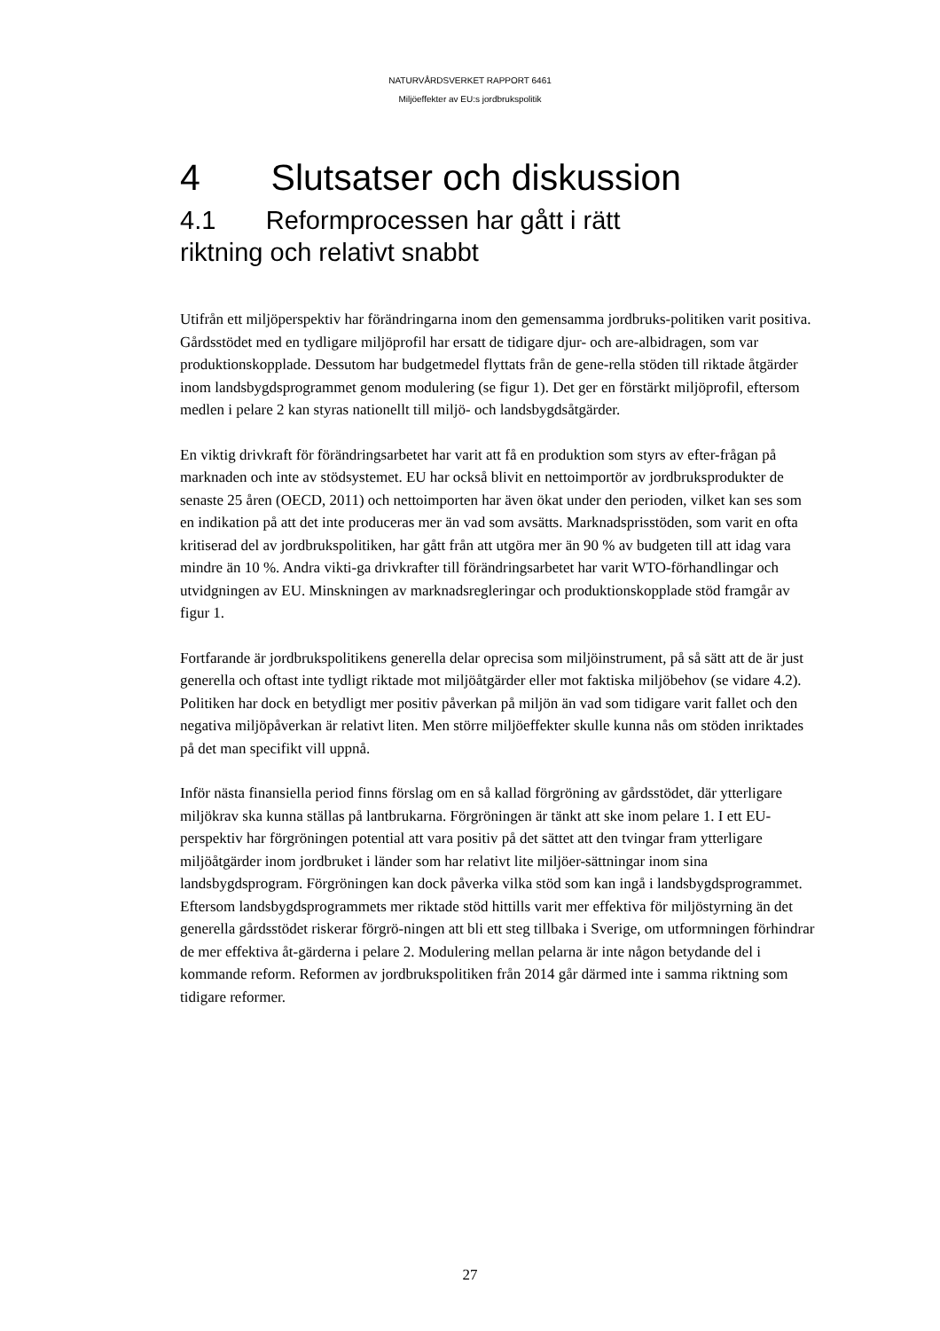NATURVÅRDSVERKET RAPPORT 6461
Miljöeffekter av EU:s jordbrukspolitik
4 Slutsatser och diskussion
4.1 Reformprocessen har gått i rätt
riktning och relativt snabbt
Utifrån ett miljöperspektiv har förändringarna inom den gemensamma jordbruks-politiken varit positiva. Gårdsstödet med en tydligare miljöprofil har ersatt de tidigare djur- och are-albidragen, som var produktionskopplade. Dessutom har budgetmedel flyttats från de gene-rella stöden till riktade åtgärder inom landsbygdsprogrammet genom modulering (se figur 1). Det ger en förstärkt miljöprofil, eftersom medlen i pelare 2 kan styras nationellt till miljö- och landsbygdsåtgärder.
En viktig drivkraft för förändringsarbetet har varit att få en produktion som styrs av efter-frågan på marknaden och inte av stödsystemet. EU har också blivit en nettoimportör av jordbruksprodukter de senaste 25 åren (OECD, 2011) och nettoimporten har även ökat under den perioden, vilket kan ses som en indikation på att det inte produceras mer än vad som avsätts. Marknadsprisstöden, som varit en ofta kritiserad del av jordbrukspolitiken, har gått från att utgöra mer än 90 % av budgeten till att idag vara mindre än 10 %. Andra vikti-ga drivkrafter till förändringsarbetet har varit WTO-förhandlingar och utvidgningen av EU. Minskningen av marknadsregleringar och produktionskopplade stöd framgår av figur 1.
Fortfarande är jordbrukspolitikens generella delar oprecisa som miljöinstrument, på så sätt att de är just generella och oftast inte tydligt riktade mot miljöåtgärder eller mot faktiska miljöbehov (se vidare 4.2). Politiken har dock en betydligt mer positiv påverkan på miljön än vad som tidigare varit fallet och den negativa miljöpåverkan är relativt liten. Men större miljöeffekter skulle kunna nås om stöden inriktades på det man specifikt vill uppnå.
Inför nästa finansiella period finns förslag om en så kallad förgröning av gårdsstödet, där ytterligare miljökrav ska kunna ställas på lantbrukarna. Förgröningen är tänkt att ske inom pelare 1. I ett EU-perspektiv har förgröningen potential att vara positiv på det sättet att den tvingar fram ytterligare miljöåtgärder inom jordbruket i länder som har relativt lite miljöer-sättningar inom sina landsbygdsprogram. Förgröningen kan dock påverka vilka stöd som kan ingå i landsbygdsprogrammet. Eftersom landsbygdsprogrammets mer riktade stöd hittills varit mer effektiva för miljöstyrning än det generella gårdsstödet riskerar förgrö-ningen att bli ett steg tillbaka i Sverige, om utformningen förhindrar de mer effektiva åt-gärderna i pelare 2. Modulering mellan pelarna är inte någon betydande del i kommande reform. Reformen av jordbrukspolitiken från 2014 går därmed inte i samma riktning som tidigare reformer.
27